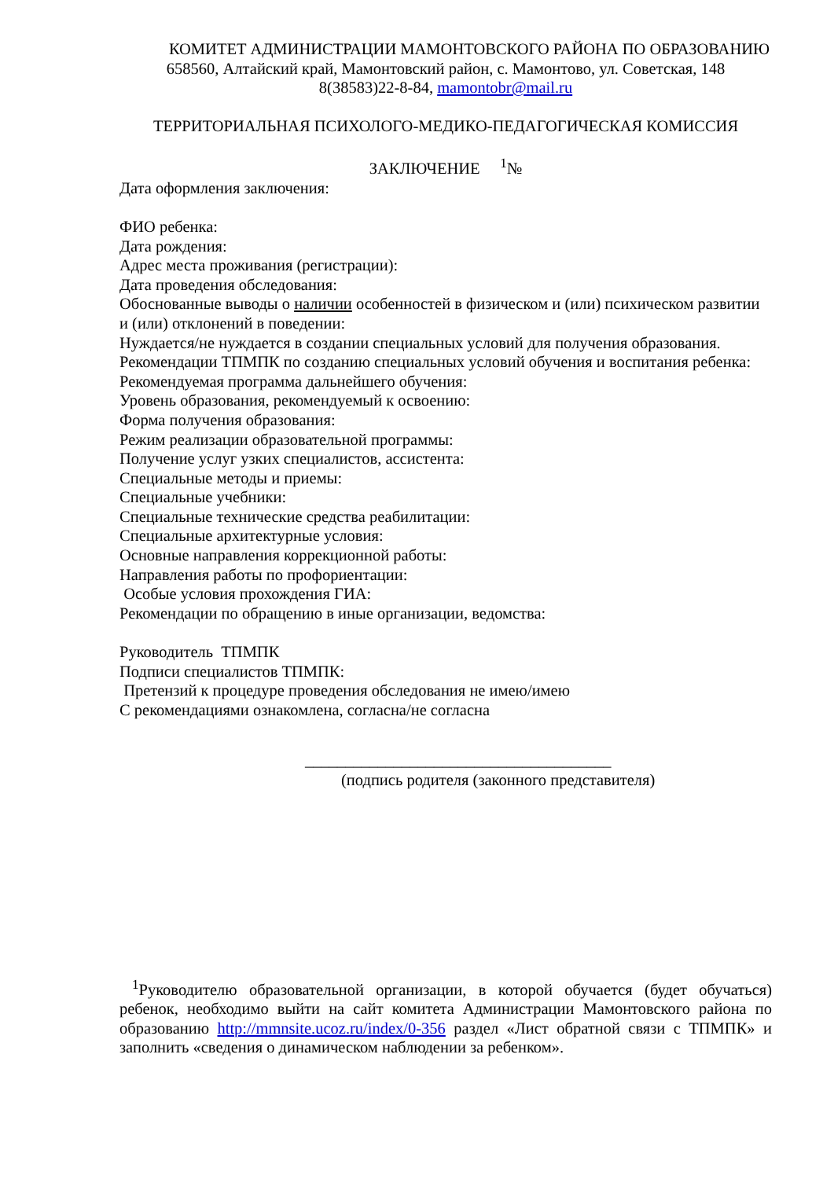КОМИТЕТ АДМИНИСТРАЦИИ МАМОНТОВСКОГО РАЙОНА ПО ОБРАЗОВАНИЮ
658560, Алтайский край, Мамонтовский район, с. Мамонтово, ул. Советская, 148
8(38583)22-8-84, mamontobr@mail.ru
ТЕРРИТОРИАЛЬНАЯ ПСИХОЛОГО-МЕДИКО-ПЕДАГОГИЧЕСКАЯ КОМИССИЯ
ЗАКЛЮЧЕНИЕ <sup>1</sup>№
Дата оформления заключения:
ФИО ребенка:
Дата рождения:
Адрес места проживания (регистрации):
Дата проведения обследования:
Обоснованные выводы о наличии особенностей в физическом и (или) психическом развитии и (или) отклонений в поведении:
Нуждается/не нуждается в создании специальных условий для получения образования.
Рекомендации ТПМПК по созданию специальных условий обучения и воспитания ребенка:
Рекомендуемая программа дальнейшего обучения:
Уровень образования, рекомендуемый к освоению:
Форма получения образования:
Режим реализации образовательной программы:
Получение услуг узких специалистов, ассистента:
Специальные методы и приемы:
Специальные учебники:
Специальные технические средства реабилитации:
Специальные архитектурные условия:
Основные направления коррекционной работы:
Направления работы по профориентации:
Особые условия прохождения ГИА:
Рекомендации по обращению в иные организации, ведомства:
Руководитель ТПМПК
Подписи специалистов ТПМПК:
Претензий к процедуре проведения обследования не имею/имею
С рекомендациями ознакомлена, согласна/не согласна
______________________________________
(подпись родителя (законного представителя)
<sup>1</sup> Руководителю образовательной организации, в которой обучается (будет обучаться) ребенок, необходимо выйти на сайт комитета Администрации Мамонтовского района по образованию http://mmnsite.ucoz.ru/index/0-356 раздел «Лист обратной связи с ТПМПК» и заполнить «сведения о динамическом наблюдении за ребенком».